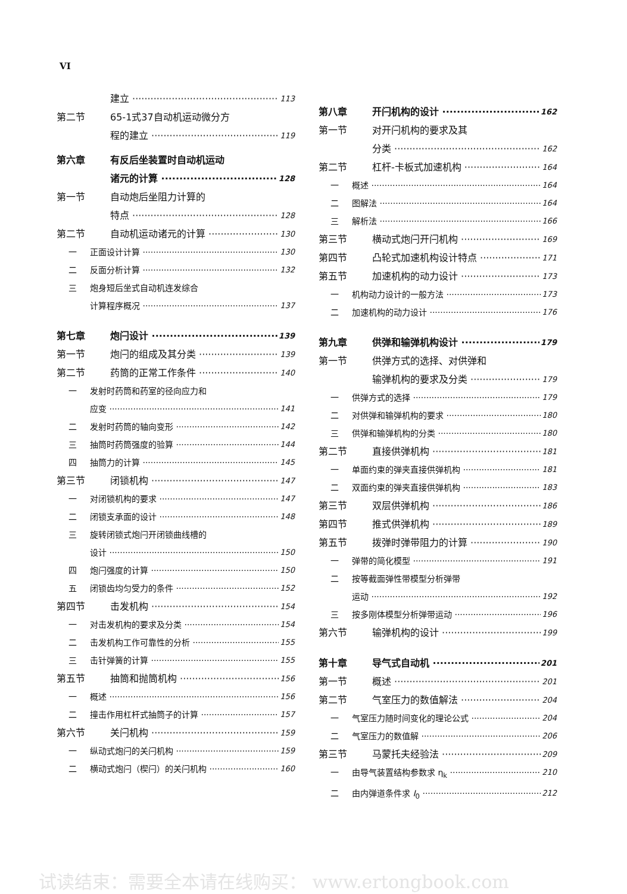VI
建立 113
第二节 65-1式37自动机运动微分方
程的建立 119
第六章 有反后坐装置时自动机运动
诸元的计算 128
第一节 自动炮后坐阻力计算的
特点 128
第二节 自动机运动诸元的计算 130
一 正面设计计算 130
二 反面分析计算 132
三 炮身短后坐式自动机连发综合
计算程序概况 137
第七章 炮闩设计 139
第一节 炮闩的组成及其分类 139
第二节 药筒的正常工作条件 140
一 发射时药筒和药室的径向应力和
应变 141
二 发射时药筒的轴向变形 142
三 抽筒时药筒强度的验算 144
四 抽筒力的计算 145
第三节 闭锁机构 147
一 对闭锁机构的要求 147
二 闭锁支承面的设计 148
三 旋转闭锁式炮闩开闭锁曲线槽的
设计 150
四 炮闩强度的计算 150
五 闭锁齿均匀受力的条件 152
第四节 击发机构 154
一 对击发机构的要求及分类 154
二 击发机构工作可靠性的分析 155
三 击针弹簧的计算 155
第五节 抽筒和抛筒机构 156
一 概述 156
二 撞击作用杠杆式抽筒子的计算 157
第六节 关闩机构 159
一 纵动式炮闩的关闩机构 159
二 横动式炮闩（楔闩）的关闩机构 160
第八章 开闩机构的设计 162
第一节 对开闩机构的要求及其
分类 162
第二节 杠杆-卡板式加速机构 164
一 概述 164
二 图解法 164
三 解析法 166
第三节 横动式炮闩开闩机构 169
第四节 凸轮式加速机构设计特点 171
第五节 加速机构的动力设计 173
一 机构动力设计的一般方法 173
二 加速机构的动力设计 176
第九章 供弹和输弹机构设计 179
第一节 供弹方式的选择、对供弹和
输弹机构的要求及分类 179
一 供弹方式的选择 179
二 对供弹和输弹机构的要求 180
三 供弹和输弹机构的分类 180
第二节 直接供弹机构 181
一 单面约束的弹夹直接供弹机构 181
二 双面约束的弹夹直接供弹机构 183
第三节 双层供弹机构 186
第四节 推式供弹机构 189
第五节 拨弹时弹带阻力的计算 190
一 弹带的简化模型 191
二 按等截面弹性带模型分析弹带
运动 192
三 按多刚体模型分析弹带运动 196
第六节 输弹机构的设计 199
第十章 导气式自动机 201
第一节 概述 201
第二节 气室压力的数值解法 204
一 气室压力随时间变化的理论公式 204
二 气室压力的数值解 206
第三节 马蒙托夫经验法 209
一 由导气装置结构参数求 η<sub>k</sub> 210
二 由内弹道条件求 I<sub>0</sub> 212
试读结束：需要全本请在线购买： www.ertongbook.com